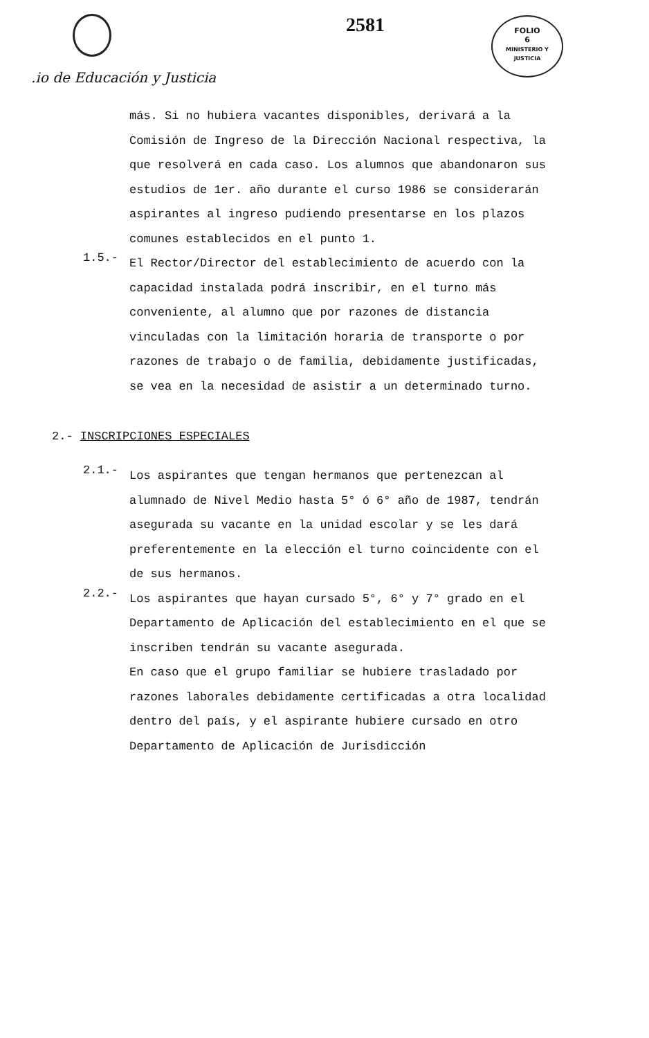.io de Educación y Justicia
2581
FOLIO
6
MINISTERIO Y JUSTICIA
más. Si no hubiera vacantes disponibles, derivará a la Comisión de Ingreso de la Dirección Nacional respectiva, la que resolverá en cada caso. Los alumnos que abandonaron sus estudios de 1er. año durante el curso 1986 se considerarán aspirantes al ingreso pudiendo presentarse en los plazos comunes establecidos en el punto 1.
1.5.-
El Rector/Director del establecimiento de acuerdo con la capacidad instalada podrá inscribir, en el turno más conveniente, al alumno que por razones de distancia vinculadas con la limitación horaria de transporte o por razones de trabajo o de familia, debidamente justificadas, se vea en la necesidad de asistir a un determinado turno.
2.- INSCRIPCIONES ESPECIALES
2.1.-
Los aspirantes que tengan hermanos que pertenezcan al alumnado de Nivel Medio hasta 5° ó 6° año de 1987, tendrán asegurada su vacante en la unidad escolar y se les dará preferentemente en la elección el turno coincidente con el de sus hermanos.
2.2.-
Los aspirantes que hayan cursado 5°, 6° y 7° grado en el Departamento de Aplicación del establecimiento en el que se inscriben tendrán su vacante asegurada.
En caso que el grupo familiar se hubiere trasladado por razones laborales debidamente certificadas a otra localidad dentro del país, y el aspirante hubiere cursado en otro Departamento de Aplicación de Jurisdicción